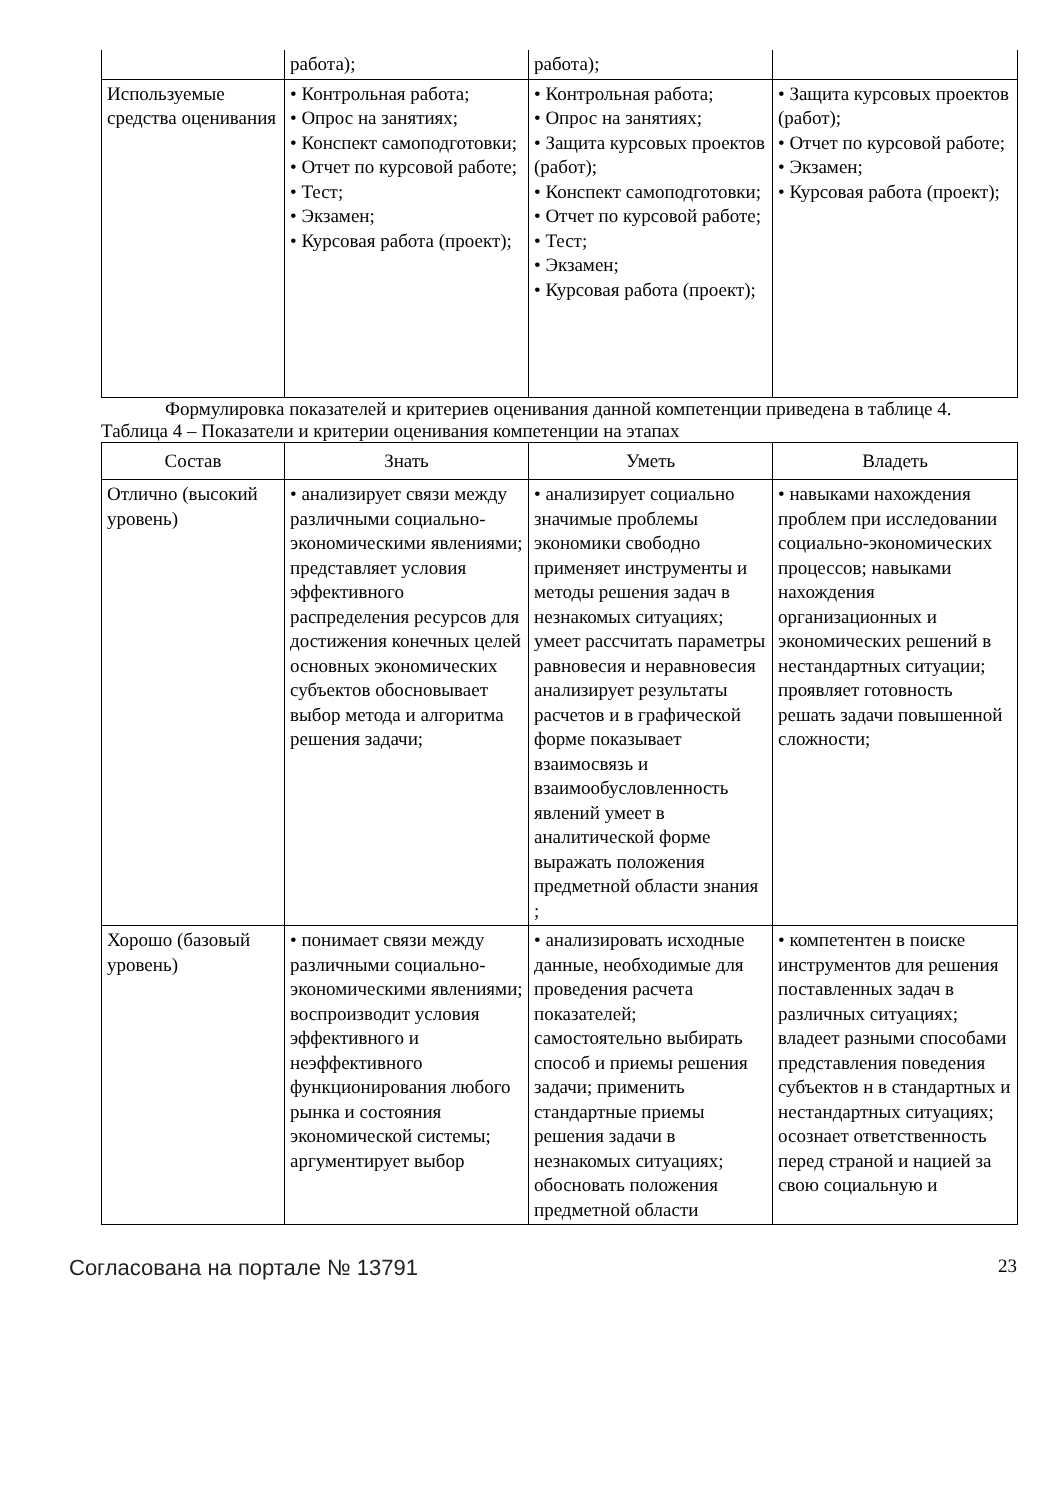| | работа); | работа); | |
| Используемые средства оценивания | • Контрольная работа; • Опрос на занятиях; • Конспект самоподготовки; • Отчет по курсовой работе; • Тест; • Экзамен; • Курсовая работа (проект); | • Контрольная работа; • Опрос на занятиях; • Защита курсовых проектов (работ); • Конспект самоподготовки; • Отчет по курсовой работе; • Тест; • Экзамен; • Курсовая работа (проект); | • Защита курсовых проектов (работ); • Отчет по курсовой работе; • Экзамен; • Курсовая работа (проект); |
Формулировка показателей и критериев оценивания данной компетенции приведена в таблице 4.
Таблица 4 – Показатели и критерии оценивания компетенции на этапах
| Состав | Знать | Уметь | Владеть |
| --- | --- | --- | --- |
| Отлично (высокий уровень) | • анализирует связи между различными социально-экономическими явлениями; представляет условия эффективного распределения ресурсов для достижения конечных целей основных экономических субъектов обосновывает выбор метода и алгоритма решения задачи; | • анализирует социально значимые проблемы экономики свободно применяет инструменты и методы решения задач в незнакомых ситуациях; умеет рассчитать параметры равновесия и неравновесия анализирует результаты расчетов и в графической форме показывает взаимосвязь и взаимообусловленность явлений умеет в аналитической форме выражать положения предметной области знания ; | • навыками нахождения проблем при исследовании социально-экономических процессов; навыками нахождения организационных и экономических решений в нестандартных ситуации; проявляет готовность решать задачи повышенной сложности; |
| Хорошо (базовый уровень) | • понимает связи между различными социально-экономическими явлениями; воспроизводит условия эффективного и неэффективного функционирования любого рынка и состояния экономической системы; аргументирует выбор | • анализировать исходные данные, необходимые для проведения расчета показателей; самостоятельно выбирать способ и приемы решения задачи; применить стандартные приемы решения задачи в незнакомых ситуациях; обосновать положения предметной области | • компетентен в поиске инструментов для решения поставленных задач в различных ситуациях; владеет разными способами представления поведения субъектов н в стандартных и нестандартных ситуациях; осознает ответственность перед страной и нацией за свою социальную и |
Согласована на портале № 13791 23